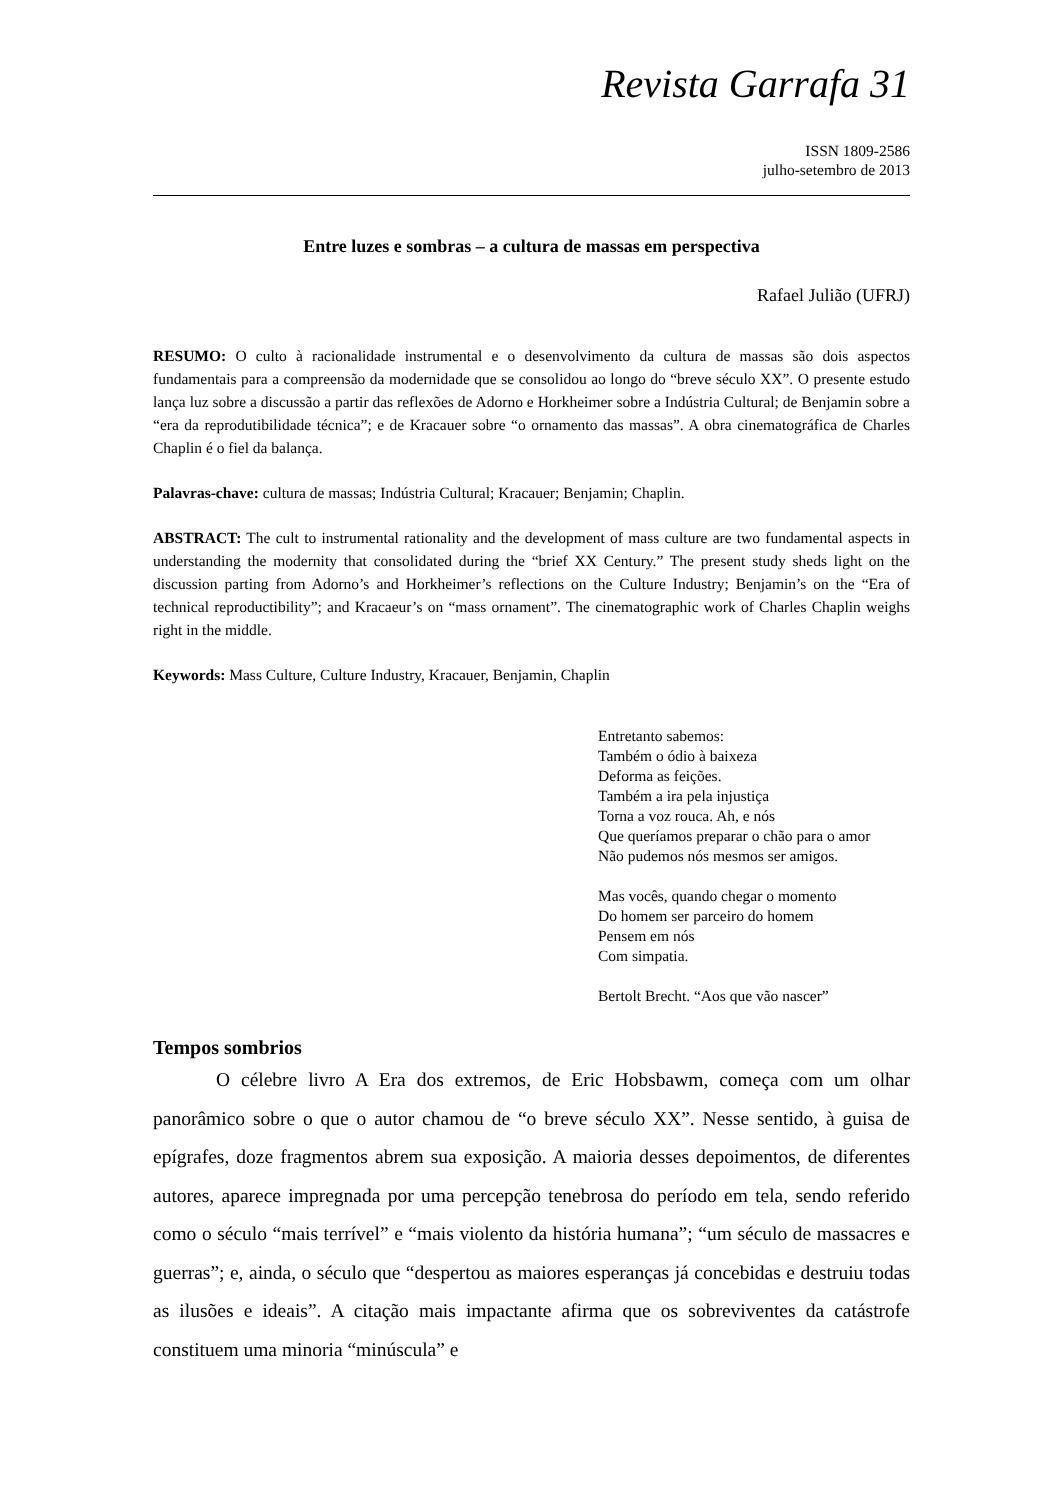Revista Garrafa 31
ISSN 1809-2586
julho-setembro de 2013
Entre luzes e sombras – a cultura de massas em perspectiva
Rafael Julião (UFRJ)
RESUMO: O culto à racionalidade instrumental e o desenvolvimento da cultura de massas são dois aspectos fundamentais para a compreensão da modernidade que se consolidou ao longo do “breve século XX”. O presente estudo lança luz sobre a discussão a partir das reflexões de Adorno e Horkheimer sobre a Indústria Cultural; de Benjamin sobre a “era da reprodutibilidade técnica”; e de Kracauer sobre “o ornamento das massas”. A obra cinematográfica de Charles Chaplin é o fiel da balança.
Palavras-chave: cultura de massas; Indústria Cultural; Kracauer; Benjamin; Chaplin.
ABSTRACT: The cult to instrumental rationality and the development of mass culture are two fundamental aspects in understanding the modernity that consolidated during the “brief XX Century.” The present study sheds light on the discussion parting from Adorno’s and Horkheimer’s reflections on the Culture Industry; Benjamin’s on the “Era of technical reproductibility”; and Kracaeur’s on “mass ornament”. The cinematographic work of Charles Chaplin weighs right in the middle.
Keywords: Mass Culture, Culture Industry, Kracauer, Benjamin, Chaplin
Entretanto sabemos:
Também o ódio à baixeza
Deforma as feições.
Também a ira pela injustiça
Torna a voz rouca. Ah, e nós
Que queríamos preparar o chão para o amor
Não pudemos nós mesmos ser amigos.
Mas vocês, quando chegar o momento
Do homem ser parceiro do homem
Pensem em nós
Com simpatia.
Bertolt Brecht. “Aos que vão nascer”
Tempos sombrios
O célebre livro A Era dos extremos, de Eric Hobsbawm, começa com um olhar panorâmico sobre o que o autor chamou de “o breve século XX”. Nesse sentido, à guisa de epígrafes, doze fragmentos abrem sua exposição. A maioria desses depoimentos, de diferentes autores, aparece impregnada por uma percepção tenebrosa do período em tela, sendo referido como o século “mais terrível” e “mais violento da história humana”; “um século de massacres e guerras”; e, ainda, o século que “despertou as maiores esperanças já concebidas e destruiu todas as ilusões e ideais”. A citação mais impactante afirma que os sobreviventes da catástrofe constituem uma minoria “minúscula” e